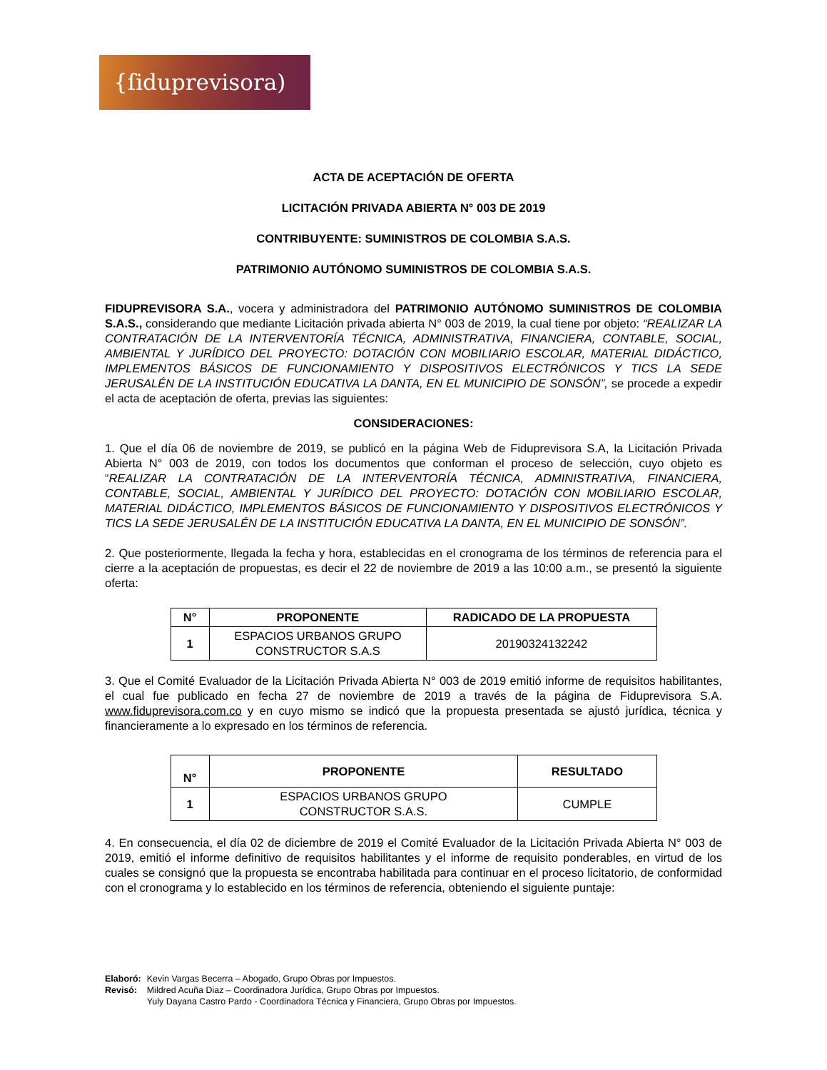{ſiduprevisora)
ACTA DE ACEPTACIÓN DE OFERTA
LICITACIÓN PRIVADA ABIERTA N° 003 DE 2019
CONTRIBUYENTE: SUMINISTROS DE COLOMBIA S.A.S.
PATRIMONIO AUTÓNOMO SUMINISTROS DE COLOMBIA S.A.S.
FIDUPREVISORA S.A., vocera y administradora del PATRIMONIO AUTÓNOMO SUMINISTROS DE COLOMBIA S.A.S., considerando que mediante Licitación privada abierta N° 003 de 2019, la cual tiene por objeto: “REALIZAR LA CONTRATACIÓN DE LA INTERVENTORÍA TÉCNICA, ADMINISTRATIVA, FINANCIERA, CONTABLE, SOCIAL, AMBIENTAL Y JURÍDICO DEL PROYECTO: DOTACIÓN CON MOBILIARIO ESCOLAR, MATERIAL DIDÁCTICO, IMPLEMENTOS BÁSICOS DE FUNCIONAMIENTO Y DISPOSITIVOS ELECTRÓNICOS Y TICS LA SEDE JERUSALÉN DE LA INSTITUCIÓN EDUCATIVA LA DANTA, EN EL MUNICIPIO DE SONSÓN”, se procede a expedir el acta de aceptación de oferta, previas las siguientes:
CONSIDERACIONES:
1. Que el día 06 de noviembre de 2019, se publicó en la página Web de Fiduprevisora S.A, la Licitación Privada Abierta N° 003 de 2019, con todos los documentos que conforman el proceso de selección, cuyo objeto es “REALIZAR LA CONTRATACIÓN DE LA INTERVENTORÍA TÉCNICA, ADMINISTRATIVA, FINANCIERA, CONTABLE, SOCIAL, AMBIENTAL Y JURÍDICO DEL PROYECTO: DOTACIÓN CON MOBILIARIO ESCOLAR, MATERIAL DIDÁCTICO, IMPLEMENTOS BÁSICOS DE FUNCIONAMIENTO Y DISPOSITIVOS ELECTRÓNICOS Y TICS LA SEDE JERUSALÉN DE LA INSTITUCIÓN EDUCATIVA LA DANTA, EN EL MUNICIPIO DE SONSÓN”.
2. Que posteriormente, llegada la fecha y hora, establecidas en el cronograma de los términos de referencia para el cierre a la aceptación de propuestas, es decir el 22 de noviembre de 2019 a las 10:00 a.m., se presentó la siguiente oferta:
| N° | PROPONENTE | RADICADO DE LA PROPUESTA |
| --- | --- | --- |
| 1 | ESPACIOS URBANOS GRUPO CONSTRUCTOR S.A.S | 20190324132242 |
3. Que el Comité Evaluador de la Licitación Privada Abierta N° 003 de 2019 emitió informe de requisitos habilitantes, el cual fue publicado en fecha 27 de noviembre de 2019 a través de la página de Fiduprevisora S.A. www.fiduprevisora.com.co y en cuyo mismo se indicó que la propuesta presentada se ajustó jurídica, técnica y financieramente a lo expresado en los términos de referencia.
| N° | PROPONENTE | RESULTADO |
| --- | --- | --- |
| 1 | ESPACIOS URBANOS GRUPO CONSTRUCTOR S.A.S. | CUMPLE |
4. En consecuencia, el día 02 de diciembre de 2019 el Comité Evaluador de la Licitación Privada Abierta N° 003 de 2019, emitió el informe definitivo de requisitos habilitantes y el informe de requisito ponderables, en virtud de los cuales se consignó que la propuesta se encontraba habilitada para continuar en el proceso licitatorio, de conformidad con el cronograma y lo establecido en los términos de referencia, obteniendo el siguiente puntaje:
| Elaboró: | Kevin Vargas Becerra – Abogado, Grupo Obras por Impuestos. |
| Revisó: | Mildred Acuña Diaz – Coordinadora Jurídica, Grupo Obras por Impuestos. Yuly Dayana Castro Pardo - Coordinadora Técnica y Financiera, Grupo Obras por Impuestos. |